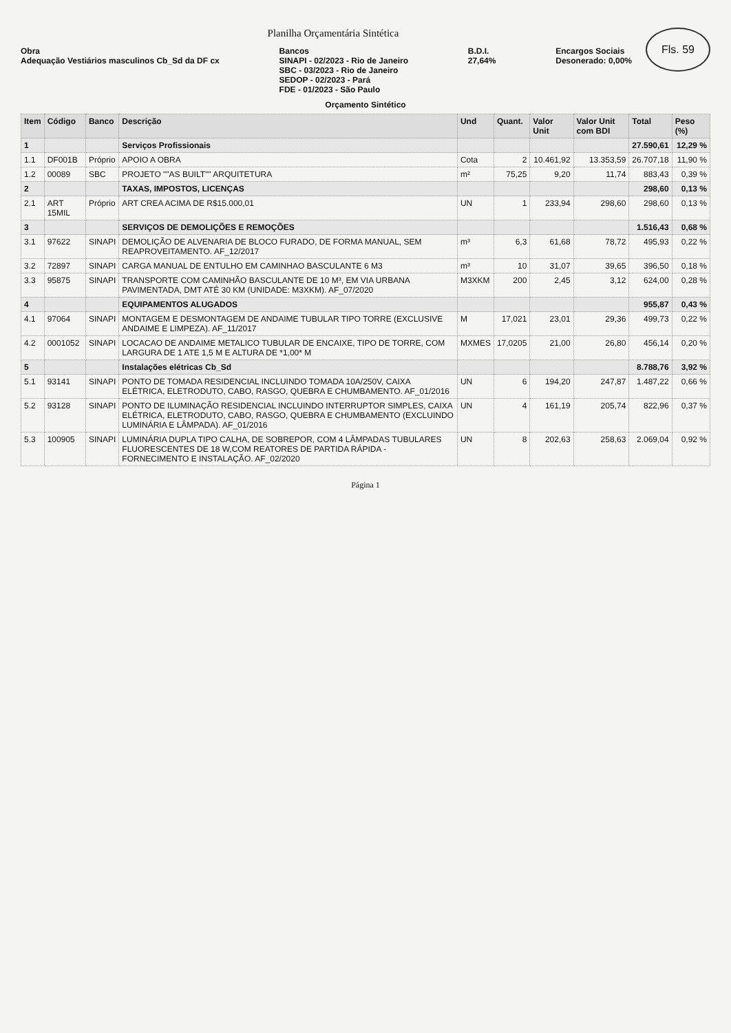Fls. 59
Planilha Orçamentária Sintética
Obra
Adequação Vestiários masculinos Cb_Sd da DF cx
Bancos
SINAPI - 02/2023 - Rio de Janeiro
SBC - 03/2023 - Rio de Janeiro
SEDOP - 02/2023 - Pará
FDE - 01/2023 - São Paulo
B.D.I.
27,64%
Encargos Sociais
Desonerado: 0,00%
Orçamento Sintético
| Item | Código | Banco | Descrição | Und | Quant. | Valor Unit | Valor Unit com BDI | Total | Peso (%) |
| --- | --- | --- | --- | --- | --- | --- | --- | --- | --- |
| 1 | | | Serviços Profissionais | | | | | 27.590,61 | 12,29 % |
| 1.1 | DF001B | Próprio | APOIO A OBRA | Cota | 2 | 10.461,92 | 13.353,59 | 26.707,18 | 11,90 % |
| 1.2 | 00089 | SBC | PROJETO ""AS BUILT"" ARQUITETURA | m² | 75,25 | 9,20 | 11,74 | 883,43 | 0,39 % |
| 2 | | | TAXAS, IMPOSTOS, LICENÇAS | | | | | 298,60 | 0,13 % |
| 2.1 | ART 15MIL | Próprio | ART CREA ACIMA DE R$15.000,01 | UN | 1 | 233,94 | 298,60 | 298,60 | 0,13 % |
| 3 | | | SERVIÇOS DE DEMOLIÇÕES E REMOÇÕES | | | | | 1.516,43 | 0,68 % |
| 3.1 | 97622 | SINAPI | DEMOLIÇÃO DE ALVENARIA DE BLOCO FURADO, DE FORMA MANUAL, SEM REAPROVEITAMENTO. AF_12/2017 | m³ | 6,3 | 61,68 | 78,72 | 495,93 | 0,22 % |
| 3.2 | 72897 | SINAPI | CARGA MANUAL DE ENTULHO EM CAMINHAO BASCULANTE 6 M3 | m³ | 10 | 31,07 | 39,65 | 396,50 | 0,18 % |
| 3.3 | 95875 | SINAPI | TRANSPORTE COM CAMINHÃO BASCULANTE DE 10 M³, EM VIA URBANA PAVIMENTADA, DMT ATÉ 30 KM (UNIDADE: M3XKM). AF_07/2020 | M3XKM | 200 | 2,45 | 3,12 | 624,00 | 0,28 % |
| 4 | | | EQUIPAMENTOS ALUGADOS | | | | | 955,87 | 0,43 % |
| 4.1 | 97064 | SINAPI | MONTAGEM E DESMONTAGEM DE ANDAIME TUBULAR TIPO TORRE (EXCLUSIVE ANDAIME E LIMPEZA). AF_11/2017 | M | 17,021 | 23,01 | 29,36 | 499,73 | 0,22 % |
| 4.2 | 0001052 | SINAPI | LOCACAO DE ANDAIME METALICO TUBULAR DE ENCAIXE, TIPO DE TORRE, COM LARGURA DE 1 ATE 1,5 M E ALTURA DE *1,00* M | MXMES | 17,0205 | 21,00 | 26,80 | 456,14 | 0,20 % |
| 5 | | | Instalações elétricas Cb_Sd | | | | | 8.788,76 | 3,92 % |
| 5.1 | 93141 | SINAPI | PONTO DE TOMADA RESIDENCIAL INCLUINDO TOMADA 10A/250V, CAIXA ELÉTRICA, ELETRODUTO, CABO, RASGO, QUEBRA E CHUMBAMENTO. AF_01/2016 | UN | 6 | 194,20 | 247,87 | 1.487,22 | 0,66 % |
| 5.2 | 93128 | SINAPI | PONTO DE ILUMINAÇÃO RESIDENCIAL INCLUINDO INTERRUPTOR SIMPLES, CAIXA ELÉTRICA, ELETRODUTO, CABO, RASGO, QUEBRA E CHUMBAMENTO (EXCLUINDO LUMINÁRIA E LÂMPADA). AF_01/2016 | UN | 4 | 161,19 | 205,74 | 822,96 | 0,37 % |
| 5.3 | 100905 | SINAPI | LUMINÁRIA DUPLA TIPO CALHA, DE SOBREPOR, COM 4 LÂMPADAS TUBULARES FLUORESCENTES DE 18 W,COM REATORES DE PARTIDA RÁPIDA - FORNECIMENTO E INSTALAÇÃO. AF_02/2020 | UN | 8 | 202,63 | 258,63 | 2.069,04 | 0,92 % |
Página 1